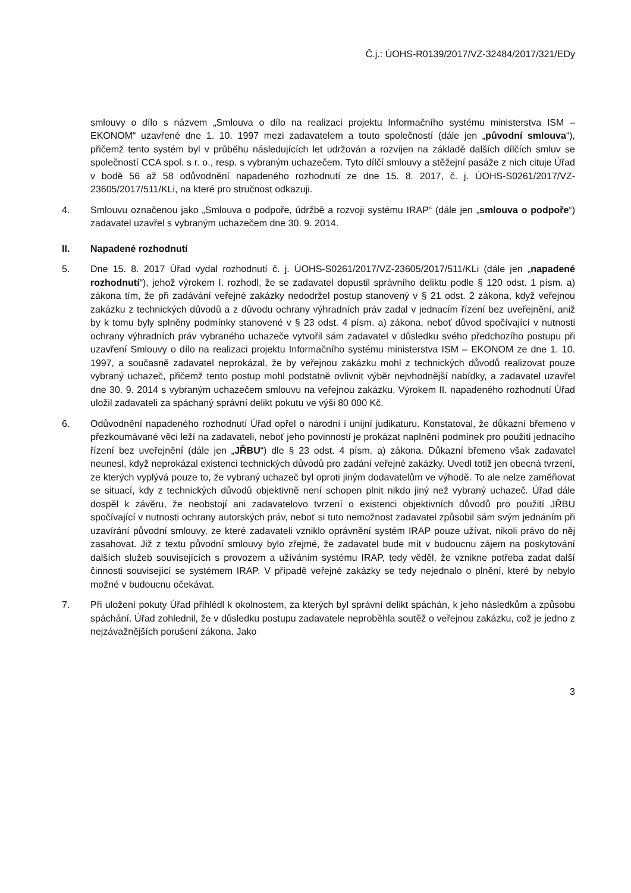Č.j.: ÚOHS-R0139/2017/VZ-32484/2017/321/EDy
smlouvy o dílo s názvem „Smlouva o dílo na realizaci projektu Informačního systému ministerstva ISM – EKONOM“ uzavřené dne 1. 10. 1997 mezi zadavatelem a touto společností (dále jen „původní smlouva“), přičemž tento systém byl v průběhu následujících let udržován a rozvíjen na základě dalších dílčích smluv se společností CCA spol. s r. o., resp. s vybraným uchazečem. Tyto dílčí smlouvy a stěžejní pasáže z nich cituje Úřad v bodě 56 až 58 odůvodnění napadeného rozhodnutí ze dne 15. 8. 2017, č. j. ÚOHS-S0261/2017/VZ-23605/2017/511/KLi, na které pro stručnost odkazuji.
4. Smlouvu označenou jako „Smlouva o podpoře, údržbě a rozvoji systému IRAP“ (dále jen „smlouva o podpoře“) zadavatel uzavřel s vybraným uchazečem dne 30. 9. 2014.
II. Napadené rozhodnutí
5. Dne 15. 8. 2017 Úřad vydal rozhodnutí č. j. ÚOHS-S0261/2017/VZ-23605/2017/511/KLi (dále jen „napadené rozhodnutí“), jehož výrokem I. rozhodl, že se zadavatel dopustil správního deliktu podle § 120 odst. 1 písm. a) zákona tím, že při zadávání veřejné zakázky nedodržel postup stanovený v § 21 odst. 2 zákona, když veřejnou zakázku z technických důvodů a z důvodu ochrany výhradních práv zadal v jednacím řízení bez uveřejnění, aniž by k tomu byly splněny podmínky stanovené v § 23 odst. 4 písm. a) zákona, neboť důvod spočívající v nutnosti ochrany výhradních práv vybraného uchazeče vytvořil sám zadavatel v důsledku svého předchozího postupu při uzavření Smlouvy o dílo na realizaci projektu Informačního systému ministerstva ISM – EKONOM ze dne 1. 10. 1997, a současně zadavatel neprokázal, že by veřejnou zakázku mohl z technických důvodů realizovat pouze vybraný uchazeč, přičemž tento postup mohl podstatně ovlivnit výběr nejvhodnější nabídky, a zadavatel uzavřel dne 30. 9. 2014 s vybraným uchazečem smlouvu na veřejnou zakázku. Výrokem II. napadeného rozhodnutí Úřad uložil zadavateli za spáchaný správní delikt pokutu ve výši 80 000 Kč.
6. Odůvodnění napadeného rozhodnutí Úřad opřel o národní i unijní judikaturu. Konstatoval, že důkazní břemeno v přezkoumávané věci leží na zadavateli, neboť jeho povinností je prokázat naplnění podmínek pro použití jednacího řízení bez uveřejnění (dále jen „JŘBU“) dle § 23 odst. 4 písm. a) zákona. Důkazní břemeno však zadavatel neunesl, když neprokázal existenci technických důvodů pro zadání veřejné zakázky. Uvedl totiž jen obecná tvrzení, ze kterých vyplývá pouze to, že vybraný uchazeč byl oproti jiným dodavatelům ve výhodě. To ale nelze zaměňovat se situací, kdy z technických důvodů objektivně není schopen plnit nikdo jiný než vybraný uchazeč. Úřad dále dospěl k závěru, že neobstojí ani zadavatelovo tvrzení o existenci objektivních důvodů pro použití JŘBU spočívající v nutnosti ochrany autorských práv, neboť si tuto nemožnost zadavatel způsobil sám svým jednáním při uzavírání původní smlouvy, ze které zadavateli vzniklo oprávnění systém IRAP pouze užívat, nikoli právo do něj zasahovat. Již z textu původní smlouvy bylo zřejmé, že zadavatel bude mít v budoucnu zájem na poskytování dalších služeb souvisejících s provozem a užíváním systému IRAP, tedy věděl, že vznikne potřeba zadat další činnosti související se systémem IRAP. V případě veřejné zakázky se tedy nejednalo o plnění, které by nebylo možné v budoucnu očekávat.
7. Při uložení pokuty Úřad přihlédl k okolnostem, za kterých byl správní delikt spáchán, k jeho následkům a způsobu spáchání. Úřad zohlednil, že v důsledku postupu zadavatele neproběhla soutěž o veřejnou zakázku, což je jedno z nejzávažnějších porušení zákona. Jako
3